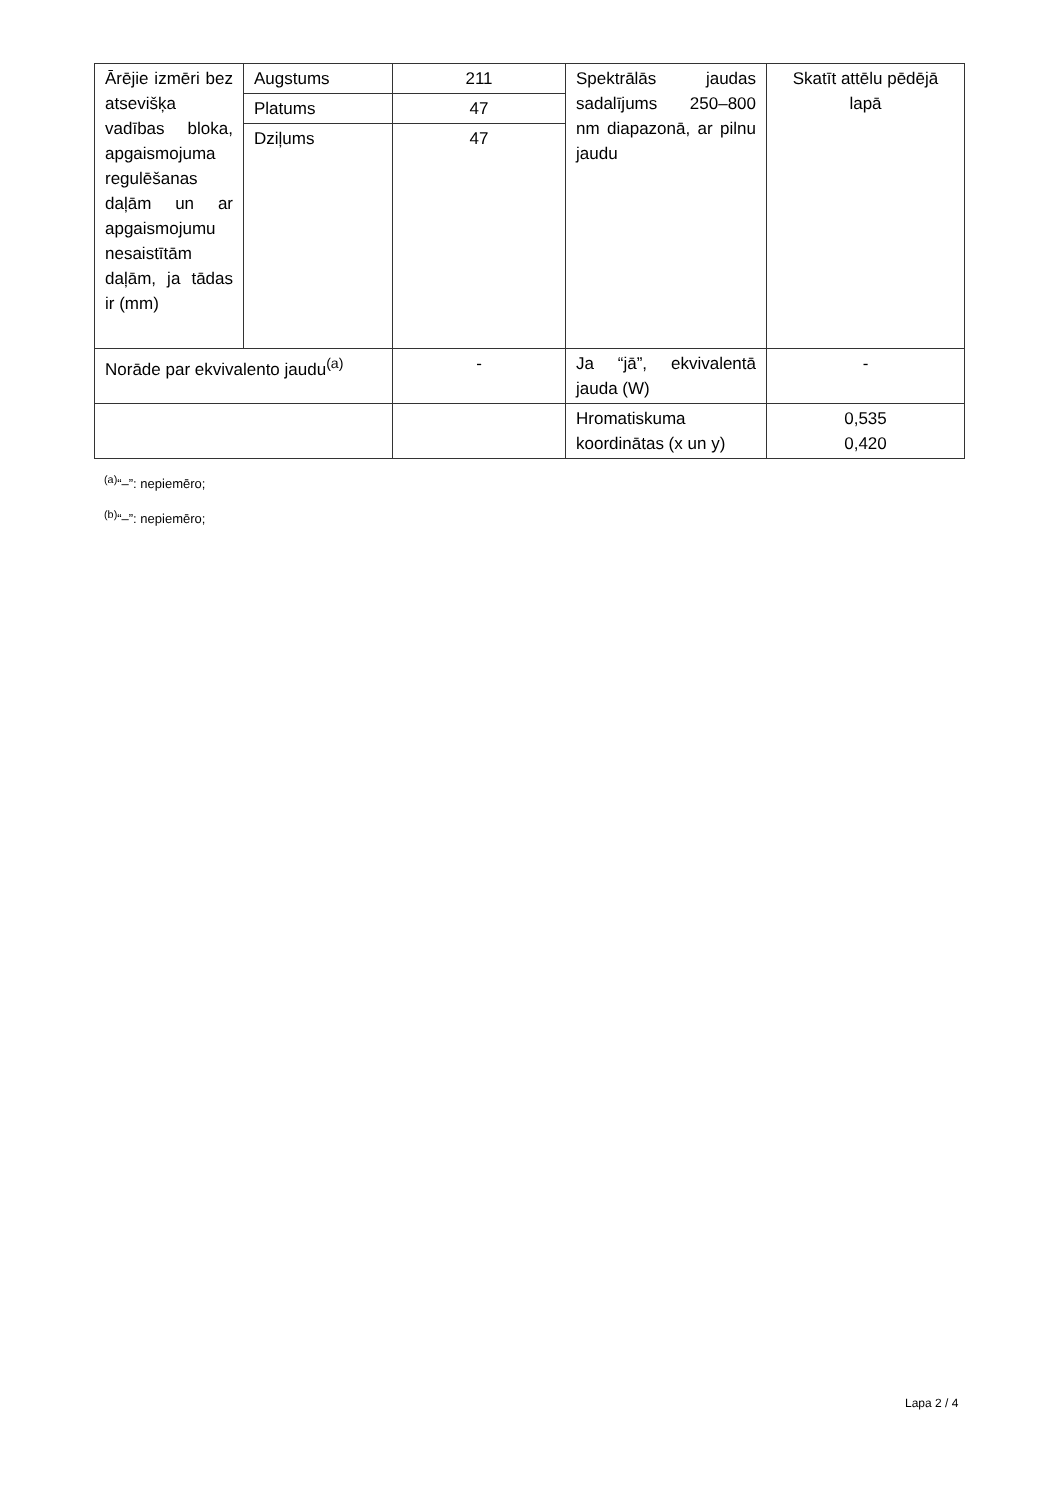| Ārējie izmēri bez atsevišķa vadības bloka, apgaismojuma regulēšanas daļām un ar apgaismojumu nesaistītām daļām, ja tādas ir (mm) | Augstums | 211 | Spektrālās jaudas sadalījums 250–800 nm diapazonā, ar pilnu jaudu | Skatīt attēlu pēdējā lapā |
| | Platums | 47 | | |
| | Dziļums | 47 | | |
| Norāde par ekvivalento jaudu<sup>(a)</sup> | | - | Ja “jā”, ekvivalentā jauda (W) | - |
| | | | Hromatiskuma koordinātas (x un y) | 0,535 0,420 |
<sup>(a)</sup> “–”: nepiemēro;
<sup>(b)</sup> “–”: nepiemēro;
Lapa 2 / 4